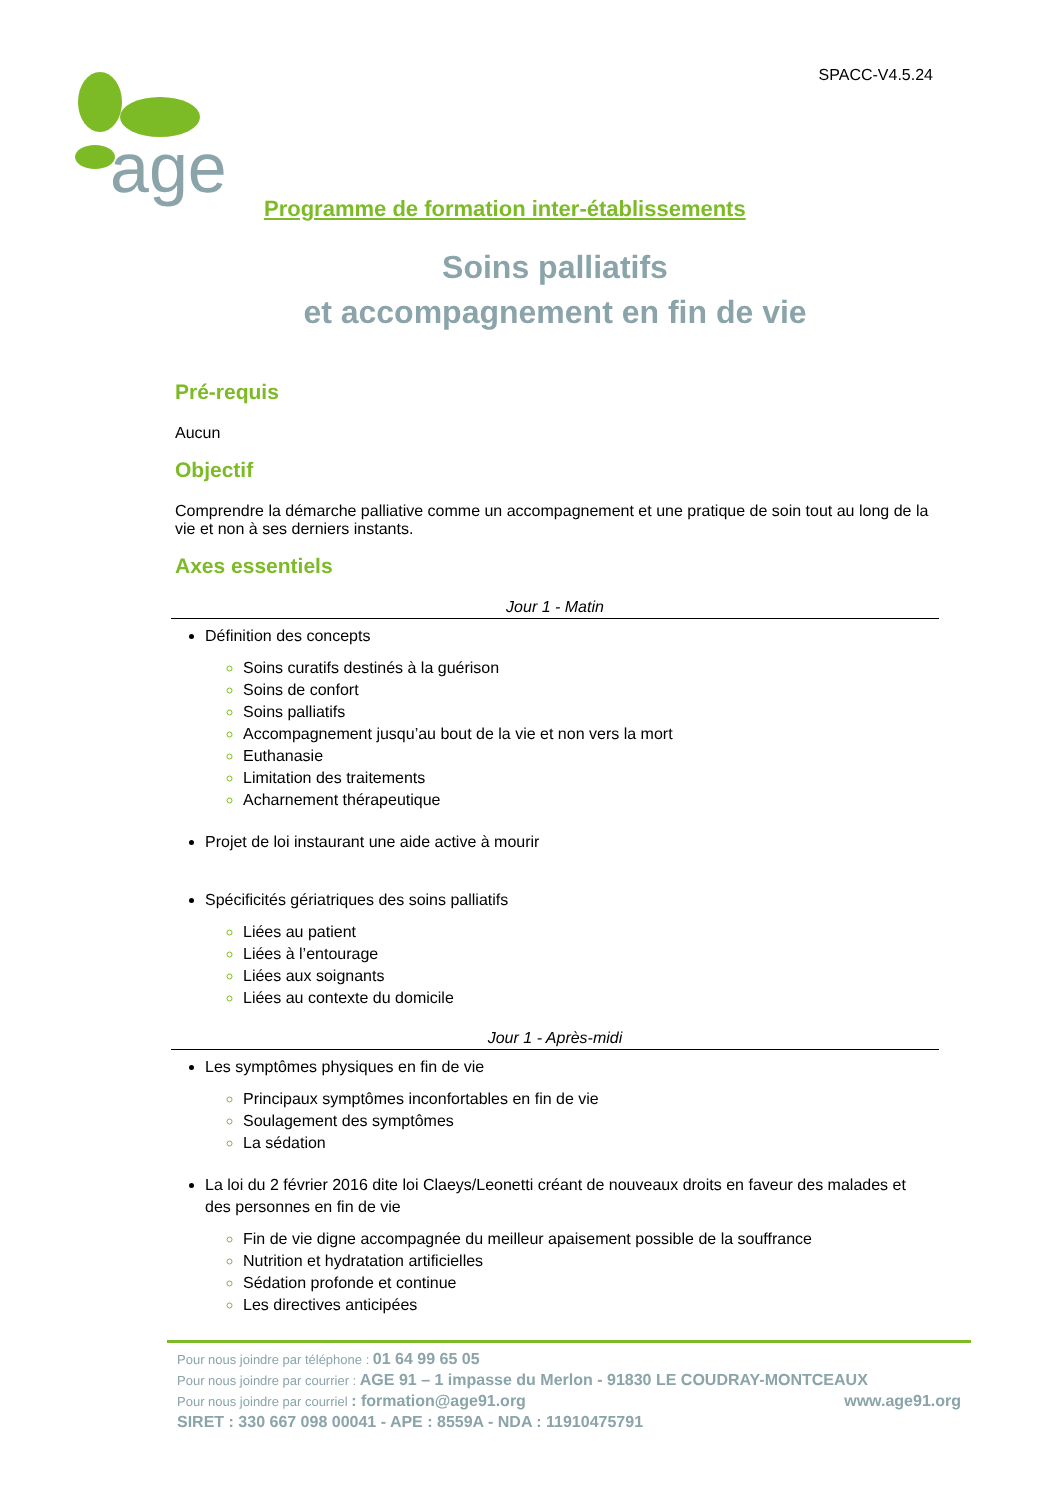SPACC-V4.5.24
age
Programme de formation inter-établissements
Soins palliatifs
et accompagnement en fin de vie
Pré-requis
Aucun
Objectif
Comprendre la démarche palliative comme un accompagnement et une pratique de soin tout au long de la vie et non à ses derniers instants.
Axes essentiels
Jour 1 - Matin
Définition des concepts
Soins curatifs destinés à la guérison
Soins de confort
Soins palliatifs
Accompagnement jusqu’au bout de la vie et non vers la mort
Euthanasie
Limitation des traitements
Acharnement thérapeutique
Projet de loi instaurant une aide active à mourir
Spécificités gériatriques des soins palliatifs
Liées au patient
Liées à l’entourage
Liées aux soignants
Liées au contexte du domicile
Jour 1 - Après-midi
Les symptômes physiques en fin de vie
Principaux symptômes inconfortables en fin de vie
Soulagement des symptômes
La sédation
La loi du 2 février 2016 dite loi Claeys/Leonetti créant de nouveaux droits en faveur des malades et des personnes en fin de vie
Fin de vie digne accompagnée du meilleur apaisement possible de la souffrance
Nutrition et hydratation artificielles
Sédation profonde et continue
Les directives anticipées
Pour nous joindre par téléphone : 01 64 99 65 05
Pour nous joindre par courrier : AGE 91 – 1 impasse du Merlon - 91830 LE COUDRAY-MONTCEAUX
Pour nous joindre par courriel : formation@age91.org www.age91.org
SIRET : 330 667 098 00041 - APE : 8559A - NDA : 11910475791